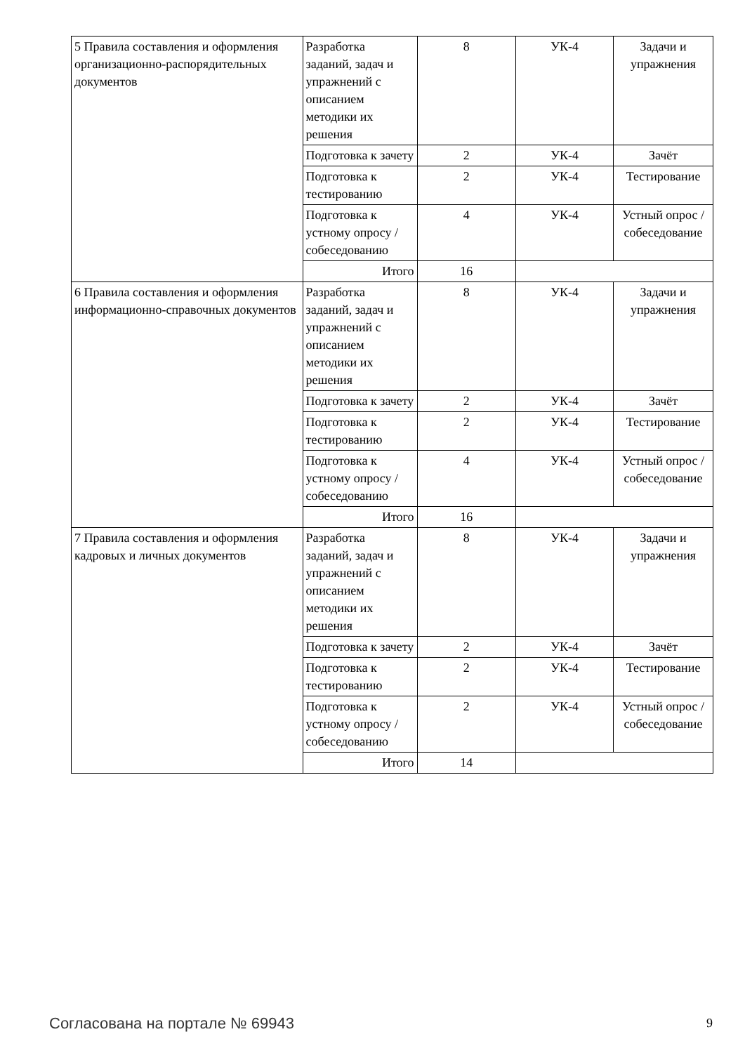| 5 Правила составления и оформления организационно-распорядительных документов | Разработка заданий, задач и упражнений с описанием методики их решения | 8 | УК-4 | Задачи и упражнения |
| | Подготовка к зачету | 2 | УК-4 | Зачёт |
| | Подготовка к тестированию | 2 | УК-4 | Тестирование |
| | Подготовка к устному опросу / собеседованию | 4 | УК-4 | Устный опрос / собеседование |
| | Итого | 16 | | |
| 6 Правила составления и оформления информационно-справочных документов | Разработка заданий, задач и упражнений с описанием методики их решения | 8 | УК-4 | Задачи и упражнения |
| | Подготовка к зачету | 2 | УК-4 | Зачёт |
| | Подготовка к тестированию | 2 | УК-4 | Тестирование |
| | Подготовка к устному опросу / собеседованию | 4 | УК-4 | Устный опрос / собеседование |
| | Итого | 16 | | |
| 7 Правила составления и оформления кадровых и личных документов | Разработка заданий, задач и упражнений с описанием методики их решения | 8 | УК-4 | Задачи и упражнения |
| | Подготовка к зачету | 2 | УК-4 | Зачёт |
| | Подготовка к тестированию | 2 | УК-4 | Тестирование |
| | Подготовка к устному опросу / собеседованию | 2 | УК-4 | Устный опрос / собеседование |
| | Итого | 14 | | |
Согласована на портале № 69943 9